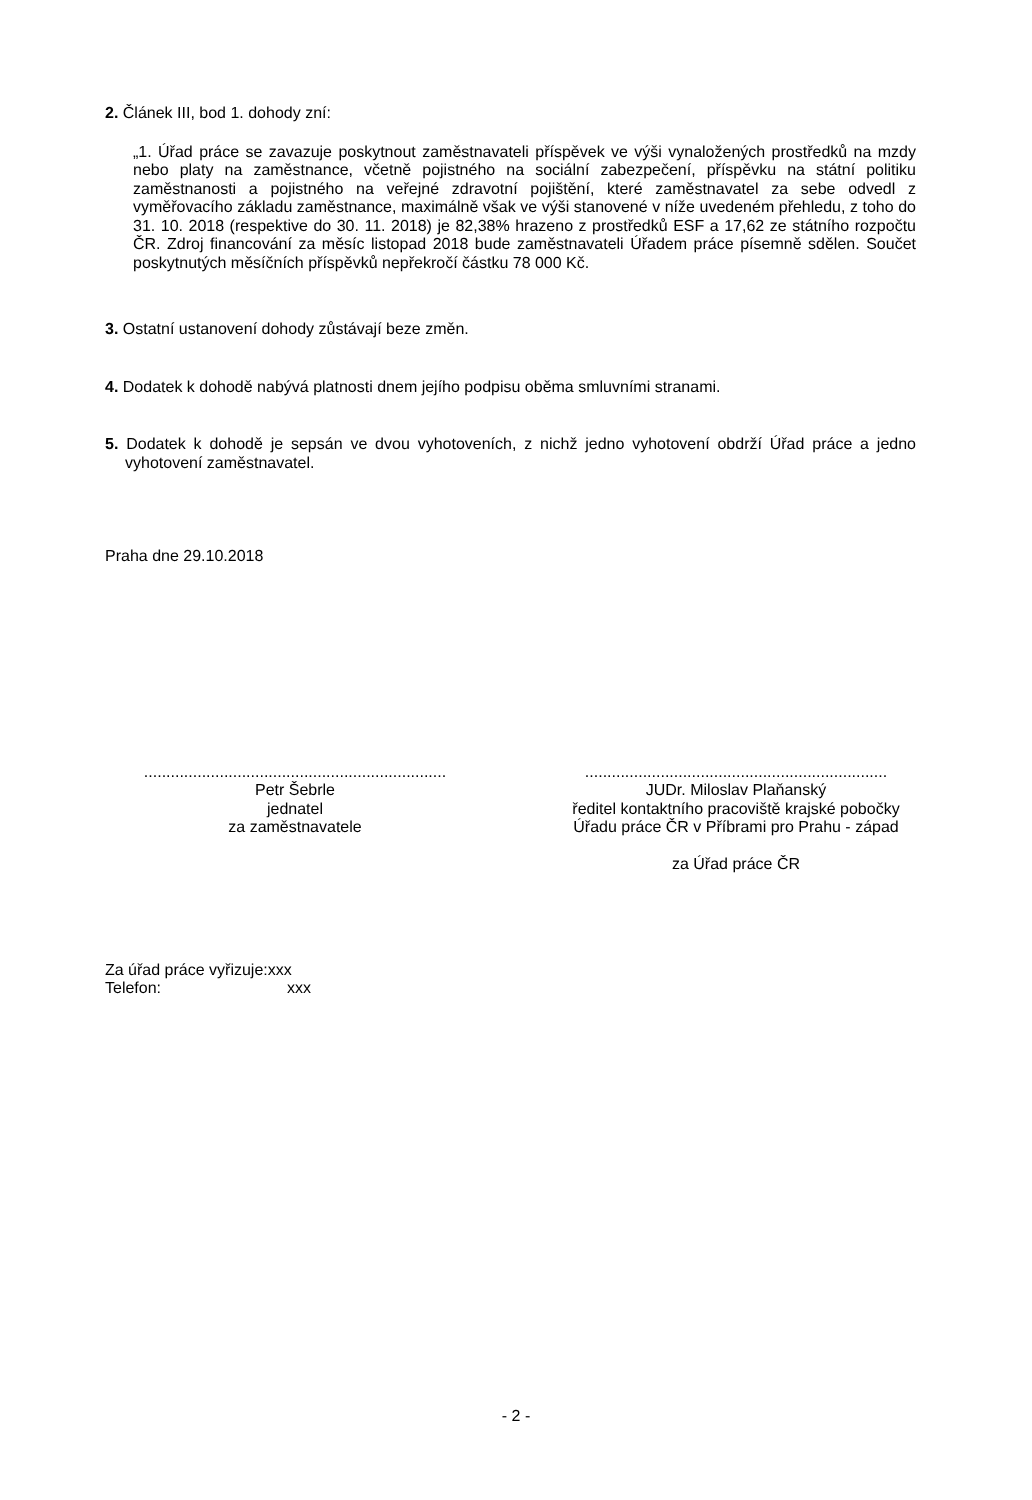2. Článek III, bod 1. dohody zní:
„1. Úřad práce se zavazuje poskytnout zaměstnavateli příspěvek ve výši vynaložených prostředků na mzdy nebo platy na zaměstnance, včetně pojistného na sociální zabezpečení, příspěvku na státní politiku zaměstnanosti a pojistného na veřejné zdravotní pojištění, které zaměstnavatel za sebe odvedl z vyměřovacího základu zaměstnance, maximálně však ve výši stanovené v níže uvedeném přehledu, z toho do 31. 10. 2018 (respektive do 30. 11. 2018) je 82,38% hrazeno z prostředků ESF a 17,62 ze státního rozpočtu ČR. Zdroj financování za měsíc listopad 2018 bude zaměstnavateli Úřadem práce písemně sdělen. Součet poskytnutých měsíčních příspěvků nepřekročí částku 78 000 Kč.
3. Ostatní ustanovení dohody zůstávají beze změn.
4. Dodatek k dohodě nabývá platnosti dnem jejího podpisu oběma smluvními stranami.
5. Dodatek k dohodě je sepsán ve dvou vyhotoveních, z nichž jedno vyhotovení obdrží Úřad práce a jedno vyhotovení zaměstnavatel.
Praha dne 29.10.2018
....................................................................
Petr Šebrle
jednatel
za zaměstnavatele
....................................................................
JUDr. Miloslav Plaňanský
ředitel kontaktního pracoviště krajské pobočky Úřadu práce ČR v Příbrami pro Prahu - západ
za Úřad práce ČR
Za úřad práce vyřizuje:xxx
Telefon: xxx
- 2 -